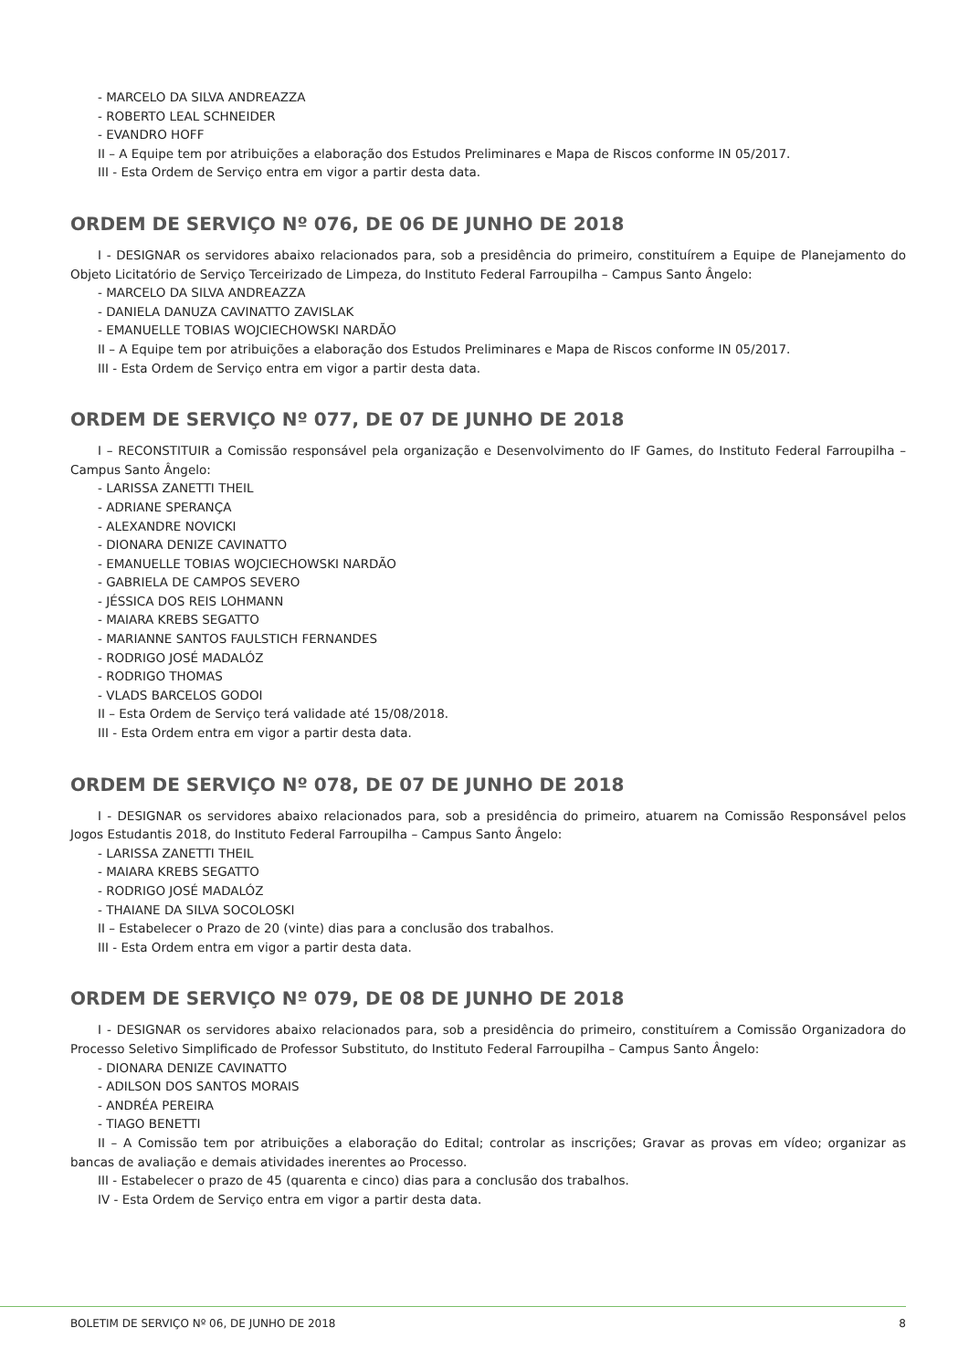- MARCELO DA SILVA ANDREAZZA
- ROBERTO LEAL SCHNEIDER
- EVANDRO HOFF
II – A Equipe tem por atribuições a elaboração dos Estudos Preliminares e Mapa de Riscos conforme IN 05/2017.
III - Esta Ordem de Serviço entra em vigor a partir desta data.
ORDEM DE SERVIÇO Nº 076, DE 06 DE JUNHO DE 2018
I - DESIGNAR os servidores abaixo relacionados para, sob a presidência do primeiro, constituírem a Equipe de Planejamento do Objeto Licitatório de Serviço Terceirizado de Limpeza, do Instituto Federal Farroupilha – Campus Santo Ângelo:
- MARCELO DA SILVA ANDREAZZA
- DANIELA DANUZA CAVINATTO ZAVISLAK
- EMANUELLE TOBIAS WOJCIECHOWSKI NARDÃO
II – A Equipe tem por atribuições a elaboração dos Estudos Preliminares e Mapa de Riscos conforme IN 05/2017.
III - Esta Ordem de Serviço entra em vigor a partir desta data.
ORDEM DE SERVIÇO Nº 077, DE 07 DE JUNHO DE 2018
I – RECONSTITUIR a Comissão responsável pela organização e Desenvolvimento do IF Games, do Instituto Federal Farroupilha – Campus Santo Ângelo:
- LARISSA ZANETTI THEIL
- ADRIANE SPERANÇA
- ALEXANDRE NOVICKI
- DIONARA DENIZE CAVINATTO
- EMANUELLE TOBIAS WOJCIECHOWSKI NARDÃO
- GABRIELA DE CAMPOS SEVERO
- JÉSSICA DOS REIS LOHMANN
- MAIARA KREBS SEGATTO
- MARIANNE SANTOS FAULSTICH FERNANDES
- RODRIGO JOSÉ MADALÓZ
- RODRIGO THOMAS
- VLADS BARCELOS GODOI
II – Esta Ordem de Serviço terá validade até 15/08/2018.
III - Esta Ordem entra em vigor a partir desta data.
ORDEM DE SERVIÇO Nº 078, DE 07 DE JUNHO DE 2018
I - DESIGNAR os servidores abaixo relacionados para, sob a presidência do primeiro, atuarem na Comissão Responsável pelos Jogos Estudantis 2018, do Instituto Federal Farroupilha – Campus Santo Ângelo:
- LARISSA ZANETTI THEIL
- MAIARA KREBS SEGATTO
- RODRIGO JOSÉ MADALÓZ
- THAIANE DA SILVA SOCOLOSKI
II – Estabelecer o Prazo de 20 (vinte) dias para a conclusão dos trabalhos.
III - Esta Ordem entra em vigor a partir desta data.
ORDEM DE SERVIÇO Nº 079, DE 08 DE JUNHO DE 2018
I - DESIGNAR os servidores abaixo relacionados para, sob a presidência do primeiro, constituírem a Comissão Organizadora do Processo Seletivo Simplificado de Professor Substituto, do Instituto Federal Farroupilha – Campus Santo Ângelo:
- DIONARA DENIZE CAVINATTO
- ADILSON DOS SANTOS MORAIS
- ANDRÉA PEREIRA
- TIAGO BENETTI
II – A Comissão tem por atribuições a elaboração do Edital; controlar as inscrições; Gravar as provas em vídeo; organizar as bancas de avaliação e demais atividades inerentes ao Processo.
III - Estabelecer o prazo de 45 (quarenta e cinco) dias para a conclusão dos trabalhos.
IV - Esta Ordem de Serviço entra em vigor a partir desta data.
BOLETIM DE SERVIÇO Nº 06, DE JUNHO DE 2018 8